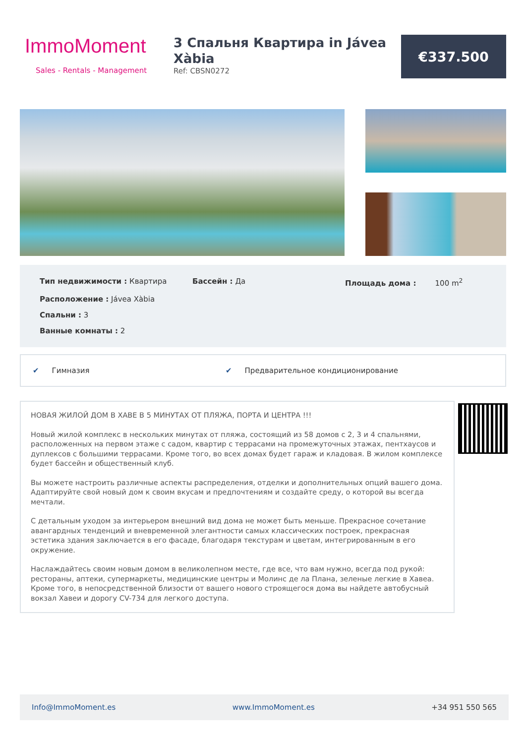ImmoMoment
Sales - Rentals - Management
3 Спальня Квартира in Jávea Xàbia
Ref: CBSN0272
€337.500
Тип недвижимости : Квартира
Бассейн : Да
Площадь дома : 100 m<sup>2</sup>
Расположение : Jávea Xàbia
Спальни : 3
Ванные комнаты : 2
✔ Гимназия ✔ Предварительное кондиционирование
НОВАЯ ЖИЛОЙ ДОМ В ХАВЕ В 5 МИНУТАХ ОТ ПЛЯЖА, ПОРТА И ЦЕНТРА !!!
Новый жилой комплекс в нескольких минутах от пляжа, состоящий из 58 домов с 2, 3 и 4 спальнями, расположенных на первом этаже с садом, квартир с террасами на промежуточных этажах, пентхаусов и дуплексов с большими террасами. Кроме того, во всех домах будет гараж и кладовая. В жилом комплексе будет бассейн и общественный клуб.
Вы можете настроить различные аспекты распределения, отделки и дополнительных опций вашего дома. Адаптируйте свой новый дом к своим вкусам и предпочтениям и создайте среду, о которой вы всегда мечтали.
С детальным уходом за интерьером внешний вид дома не может быть меньше. Прекрасное сочетание авангардных тенденций и вневременной элегантности самых классических построек, прекрасная эстетика здания заключается в его фасаде, благодаря текстурам и цветам, интегрированным в его окружение.
Наслаждайтесь своим новым домом в великолепном месте, где все, что вам нужно, всегда под рукой: рестораны, аптеки, супермаркеты, медицинские центры и Молинс де ла Плана, зеленые легкие в Хавеа. Кроме того, в непосредственной близости от вашего нового строящегося дома вы найдете автобусный вокзал Хавеи и дорогу CV-734 для легкого доступа.
Info@ImmoMoment.es www.ImmoMoment.es +34 951 550 565